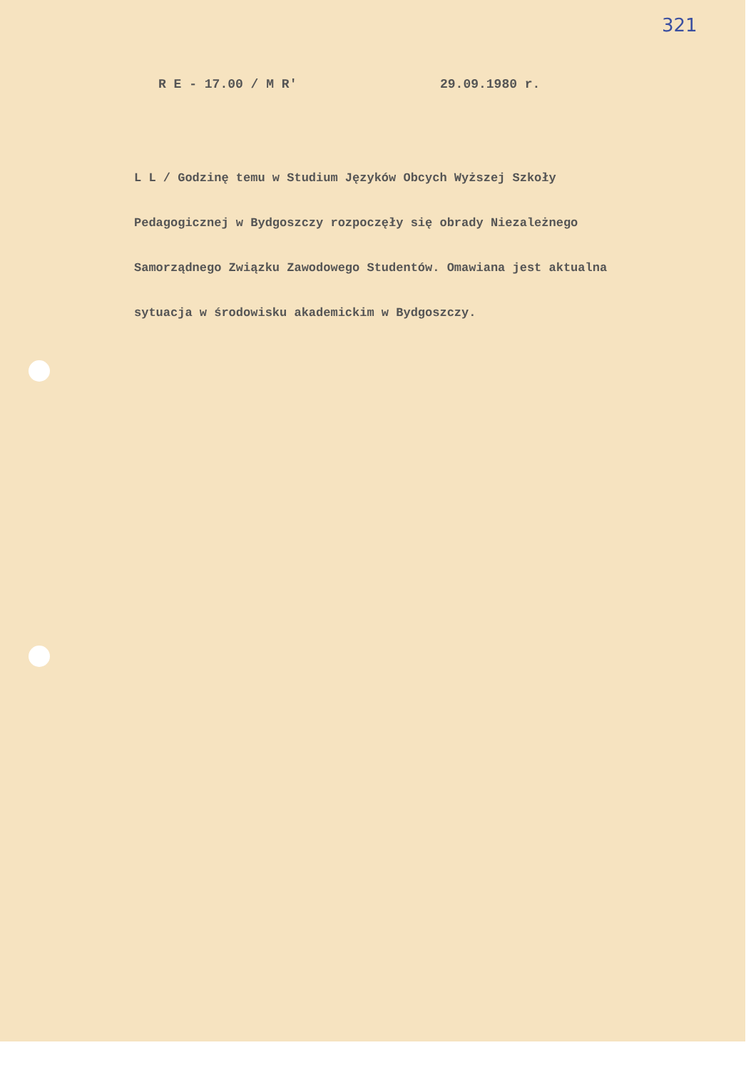321
R E - 17.00 / M R' 29.09.1980 r.
L L / Godzinę temu w Studium Języków Obcych Wyższej Szkoły
Pedagogicznej w Bydgoszczy rozpoczęły się obrady Niezależnego
Samorządnego Związku Zawodowego Studentów. Omawiana jest aktualna
sytuacja w środowisku akademickim w Bydgoszczy.